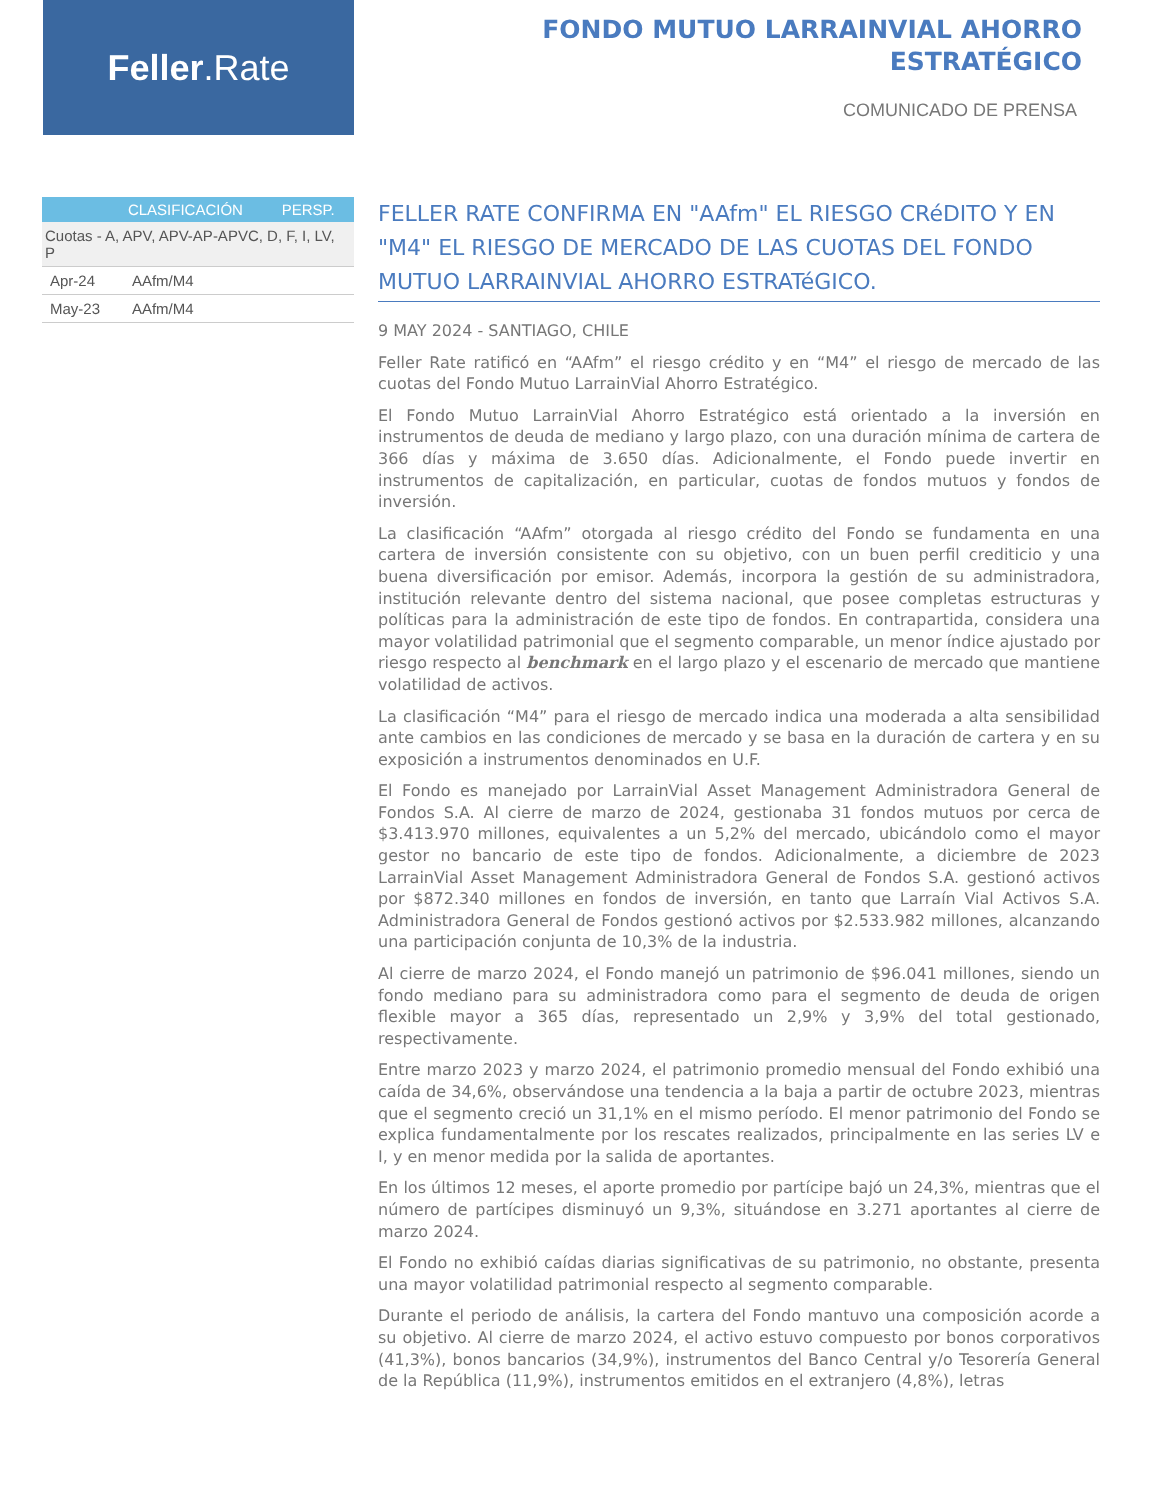Feller.Rate
FONDO MUTUO LARRAINVIAL AHORRO
ESTRATÉGICO
COMUNICADO DE PRENSA
| | CLASIFICACIÓN | PERSP. |
| --- | --- | --- |
| Cuotas - A, APV, APV-AP-APVC, D, F, I, LV, P | | |
| Apr-24 | AAfm/M4 | |
| May-23 | AAfm/M4 | |
FELLER RATE CONFIRMA EN "AAfm" EL RIESGO CRéDITO Y EN "M4" EL RIESGO DE MERCADO DE LAS CUOTAS DEL FONDO MUTUO LARRAINVIAL AHORRO ESTRATéGICO.
9 MAY 2024 - SANTIAGO, CHILE
Feller Rate ratificó en “AAfm” el riesgo crédito y en “M4” el riesgo de mercado de las cuotas del Fondo Mutuo LarrainVial Ahorro Estratégico.
El Fondo Mutuo LarrainVial Ahorro Estratégico está orientado a la inversión en instrumentos de deuda de mediano y largo plazo, con una duración mínima de cartera de 366 días y máxima de 3.650 días. Adicionalmente, el Fondo puede invertir en instrumentos de capitalización, en particular, cuotas de fondos mutuos y fondos de inversión.
La clasificación “AAfm” otorgada al riesgo crédito del Fondo se fundamenta en una cartera de inversión consistente con su objetivo, con un buen perfil crediticio y una buena diversificación por emisor. Además, incorpora la gestión de su administradora, institución relevante dentro del sistema nacional, que posee completas estructuras y políticas para la administración de este tipo de fondos. En contrapartida, considera una mayor volatilidad patrimonial que el segmento comparable, un menor índice ajustado por riesgo respecto al benchmark en el largo plazo y el escenario de mercado que mantiene volatilidad de activos.
La clasificación “M4” para el riesgo de mercado indica una moderada a alta sensibilidad ante cambios en las condiciones de mercado y se basa en la duración de cartera y en su exposición a instrumentos denominados en U.F.
El Fondo es manejado por LarrainVial Asset Management Administradora General de Fondos S.A. Al cierre de marzo de 2024, gestionaba 31 fondos mutuos por cerca de $3.413.970 millones, equivalentes a un 5,2% del mercado, ubicándolo como el mayor gestor no bancario de este tipo de fondos. Adicionalmente, a diciembre de 2023 LarrainVial Asset Management Administradora General de Fondos S.A. gestionó activos por $872.340 millones en fondos de inversión, en tanto que Larraín Vial Activos S.A. Administradora General de Fondos gestionó activos por $2.533.982 millones, alcanzando una participación conjunta de 10,3% de la industria.
Al cierre de marzo 2024, el Fondo manejó un patrimonio de $96.041 millones, siendo un fondo mediano para su administradora como para el segmento de deuda de origen flexible mayor a 365 días, representado un 2,9% y 3,9% del total gestionado, respectivamente.
Entre marzo 2023 y marzo 2024, el patrimonio promedio mensual del Fondo exhibió una caída de 34,6%, observándose una tendencia a la baja a partir de octubre 2023, mientras que el segmento creció un 31,1% en el mismo período. El menor patrimonio del Fondo se explica fundamentalmente por los rescates realizados, principalmente en las series LV e I, y en menor medida por la salida de aportantes.
En los últimos 12 meses, el aporte promedio por partícipe bajó un 24,3%, mientras que el número de partícipes disminuyó un 9,3%, situándose en 3.271 aportantes al cierre de marzo 2024.
El Fondo no exhibió caídas diarias significativas de su patrimonio, no obstante, presenta una mayor volatilidad patrimonial respecto al segmento comparable.
Durante el periodo de análisis, la cartera del Fondo mantuvo una composición acorde a su objetivo. Al cierre de marzo 2024, el activo estuvo compuesto por bonos corporativos (41,3%), bonos bancarios (34,9%), instrumentos del Banco Central y/o Tesorería General de la República (11,9%), instrumentos emitidos en el extranjero (4,8%), letras